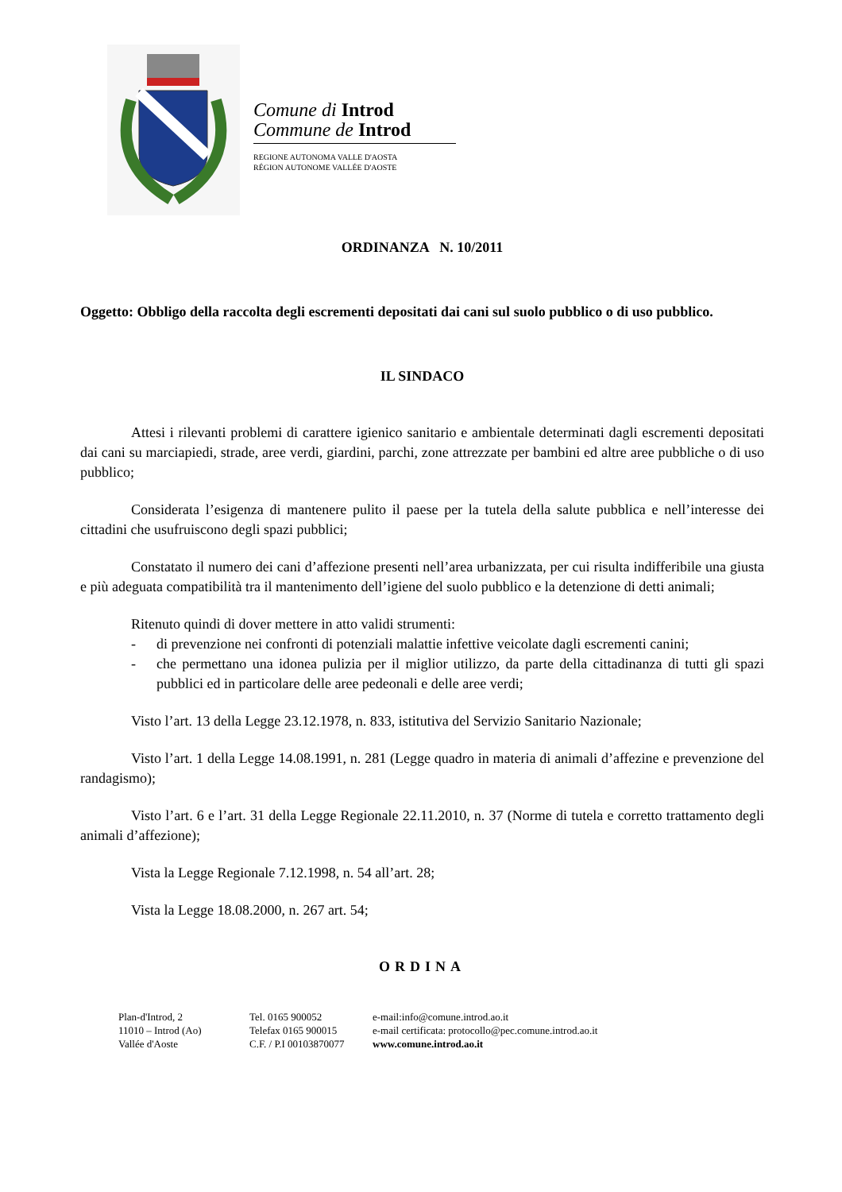Comune di Introd
Commune de Introd
REGIONE AUTONOMA VALLE D'AOSTA
RÉGION AUTONOME VALLÉE D'AOSTE
ORDINANZA N. 10/2011
Oggetto: Obbligo della raccolta degli escrementi depositati dai cani sul suolo pubblico o di uso pubblico.
IL SINDACO
Attesi i rilevanti problemi di carattere igienico sanitario e ambientale determinati dagli escrementi depositati dai cani su marciapiedi, strade, aree verdi, giardini, parchi, zone attrezzate per bambini ed altre aree pubbliche o di uso pubblico;
Considerata l’esigenza di mantenere pulito il paese per la tutela della salute pubblica e nell’interesse dei cittadini che usufruiscono degli spazi pubblici;
Constatato il numero dei cani d’affezione presenti nell’area urbanizzata, per cui risulta indifferibile una giusta e più adeguata compatibilità tra il mantenimento dell’igiene del suolo pubblico e la detenzione di detti animali;
Ritenuto quindi di dover mettere in atto validi strumenti:
- di prevenzione nei confronti di potenziali malattie infettive veicolate dagli escrementi canini;
- che permettano una idonea pulizia per il miglior utilizzo, da parte della cittadinanza di tutti gli spazi pubblici ed in particolare delle aree pedeonali e delle aree verdi;
Visto l’art. 13 della Legge 23.12.1978, n. 833, istitutiva del Servizio Sanitario Nazionale;
Visto l’art. 1 della Legge 14.08.1991, n. 281 (Legge quadro in materia di animali d’affezine e prevenzione del randagismo);
Visto l’art. 6 e l’art. 31 della Legge Regionale 22.11.2010, n. 37 (Norme di tutela e corretto trattamento degli animali d’affezione);
Vista la Legge Regionale 7.12.1998, n. 54 all’art. 28;
Vista la Legge 18.08.2000, n. 267 art. 54;
ORDINA
Plan-d'Introd, 2
11010 – Introd (Ao)
Vallée d'Aoste
Tel. 0165 900052
Telefax 0165 900015
C.F. / P.I 00103870077
e-mail:info@comune.introd.ao.it
e-mail certificata: protocollo@pec.comune.introd.ao.it
www.comune.introd.ao.it